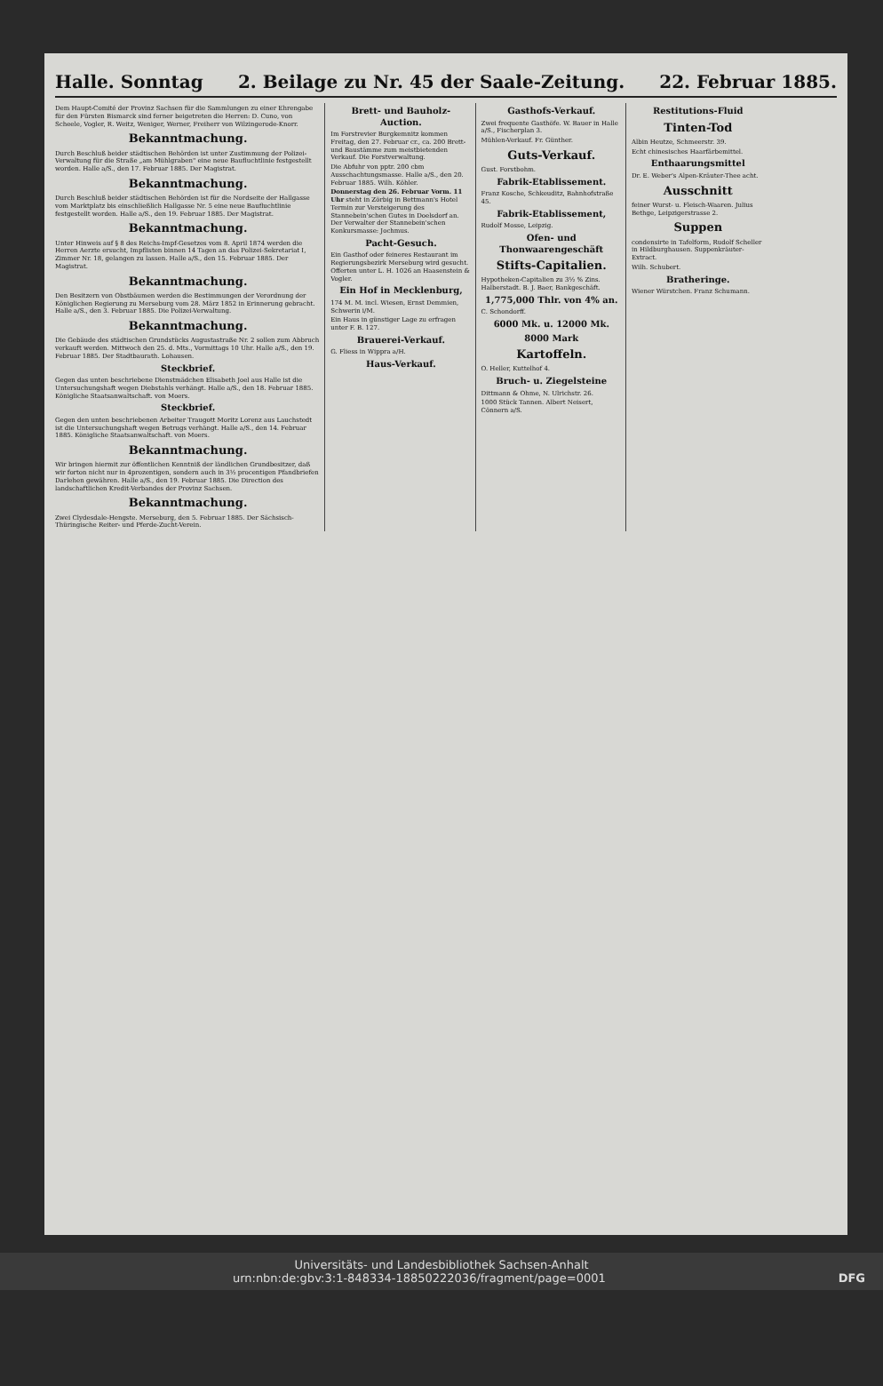Halle. Sonntag 2. Beilage zu Nr. 45 der Saale-Zeitung. 22. Februar 1885.
Dem Haupt-Comité der Provinz Sachsen für die Sammlungen zu einer Ehrengabe für den Fürsten Bismarck sind ferner beigetreten die Herren: D. Cuno, von Scheele, Vogler, R. Weitz, Weniger, Werner, Freiherr von Wilzingerode-Knorr.
Bekanntmachung.
Durch Beschluß beider städtischen Behörden ist unter Zustimmung der Polizei-Verwaltung für die Straße „am Mühlgraben" eine neue Baufluchtlinie festgestellt worden. Halle a/S., den 17. Februar 1885. Der Magistrat.
Bekanntmachung.
Durch Beschluß beider städtischen Behörden ist für die Nordseite der Hallgasse vom Marktplatz bis einschließlich Hallgasse Nr. 5 eine neue Baufluchtlinie festgestellt worden. Halle a/S., den 19. Februar 1885. Der Magistrat.
Bekanntmachung.
Unter Hinweis auf § 8 des Reichs-Impf-Gesetzes vom 8. April 1874 werden die Herren Aerzte ersucht, Impflisten binnen 14 Tagen an das Polizei-Sekretariat I, Zimmer Nr. 18, gelangen zu lassen. Halle a/S., den 15. Februar 1885. Der Magistrat.
Bekanntmachung.
Den Besitzern von Obstbäumen werden die Bestimmungen der Verordnung der Königlichen Regierung zu Merseburg vom 28. März 1852 in Erinnerung gebracht. Halle a/S., den 3. Februar 1885. Die Polizei-Verwaltung.
Bekanntmachung.
Die Gebäude des städtischen Grundstücks Augustastraße Nr. 2 sollen zum Abbruch verkauft werden. Mittwoch den 25. d. Mts., Vormittags 10 Uhr. Halle a/S., den 19. Februar 1885. Der Stadtbaurath. Lohausen.
Steckbrief.
Gegen das unten beschriebene Dienstmädchen Elisabeth Joel aus Halle ist die Untersuchungshaft wegen Diebstahls verhängt. Halle a/S., den 18. Februar 1885. Königliche Staatsanwaltschaft. von Moers.
Steckbrief.
Gegen den unten beschriebenen Arbeiter Traugott Moritz Lorenz aus Lauchstedt ist die Untersuchungshaft wegen Betrugs verhängt. Halle a/S., den 14. Februar 1885. Königliche Staatsanwaltschaft. von Moers.
Bekanntmachung.
Wir bringen hiermit zur öffentlichen Kenntniß der ländlichen Grundbesitzer, daß wir forton nicht nur in 4prozentigen, sondern auch in 3½ procentigen Pfandbriefen Darlehen gewähren. Halle a/S., den 19. Februar 1885. Die Direction des landschaftlichen Kredit-Verbandes der Provinz Sachsen.
Bekanntmachung.
Zwei Clydesdale-Hengste. Merseburg, den 5. Februar 1885. Der Sächsisch-Thüringische Reiter- und Pferde-Zucht-Verein.
Brett- und Bauholz-Auction.
Im Forstrevier Burgkemnitz kommen Freitag, den 27. Februar cr., ca. 200 Brett- und Baustämme zum meistbietenden Verkauf. Die Forstverwaltung.
Die Abfuhr von pptr. 200 cbm Ausschachtungsmasse. Halle a/S., den 20. Februar 1885. Wilh. Köhler.
Donnerstag den 26. Februar Vorm. 11 Uhr steht in Zörbig in Bettmann's Hotel Termin zur Versteigerung des Stannebein'schen Gutes in Doelsdorf an. Der Verwalter der Stannebein'schen Konkursmasse: Jochmus.
Pacht-Gesuch.
Ein Gasthof oder feineres Restaurant im Regierungsbezirk Merseburg wird gesucht. Offerten unter L. H. 1026 an Haasenstein & Vogler.
Ein Hof in Mecklenburg,
174 M. M. incl. Wiesen, Ernst Demmien, Schwerin i/M.
Ein Haus in günstiger Lage zu erfragen unter F. B. 127.
Brauerei-Verkauf.
G. Fliess in Wippra a/H.
Haus-Verkauf.
Gasthofs-Verkauf.
Zwei frequente Gasthöfe. W. Bauer in Halle a/S., Fischerplan 3.
Mühlen-Verkauf. Fr. Günther.
Guts-Verkauf.
Gust. Forstbohm.
Fabrik-Etablissement.
Franz Kosche, Schkeuditz, Bahnhofstraße 45.
Fabrik-Etablissement,
Rudolf Mosse, Leipzig.
Ofen- und Thonwaarengeschäft
Stifts-Capitalien.
Hypotheken-Capitalien zu 3½ % Zins. Halberstadt. B. J. Baer, Bankgeschäft.
1,775,000 Thlr. von 4% an.
C. Schondorff.
6000 Mk. u. 12000 Mk.
8000 Mark
Kartoffeln.
O. Heller, Kuttelhof 4.
Bruch- u. Ziegelsteine
Dittmann & Ohme, N. Ulrichstr. 26.
1000 Stück Tannen. Albert Neisert, Cönnern a/S.
Restitutions-Fluid
Tinten-Tod
Albin Heutze, Schmeerstr. 39.
Echt chinesisches Haarfärbemittel.
Enthaarungsmittel
Dr. E. Weber's Alpen-Kräuter-Thee acht.
Ausschnitt
feiner Wurst- u. Fleisch-Waaren. Julius Bethge, Leipzigerstrasse 2.
Suppen
condensirte in Tafelform, Rudolf Scheller in Hildburghausen. Suppenkräuter-Extract.
Wilh. Schubert.
Bratheringe.
Wiener Würstchen. Franz Schumann.
Universitäts- und Landesbibliothek Sachsen-Anhalt
urn:nbn:de:gbv:3:1-848334-18850222036/fragment/page=0001 DFG